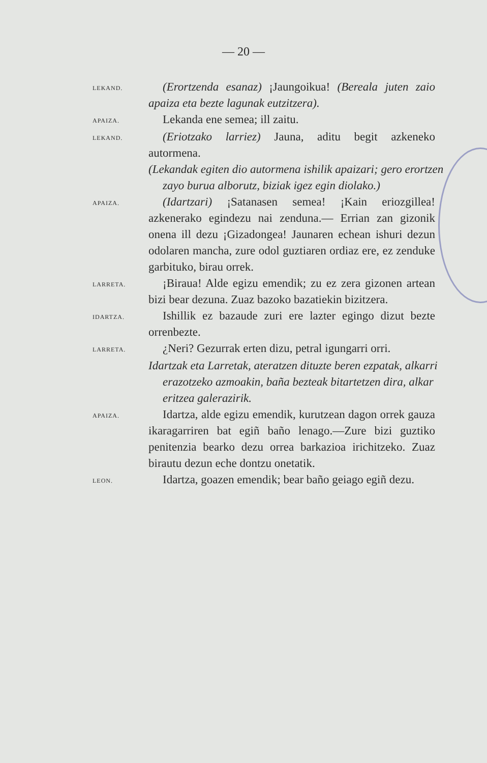— 20 —
LEKAND.
(Erortzenda esanaz) ¡Jaungoikua! (Berealа juten zaio apaiza eta bezte lagunak eutzitzera).
APAIZA.
Lekanda ene semea; ill zaitu.
LEKAND.
(Eriotzako larriez) Jauna, aditu begit azkeneko autormena.
(Lekandak egiten dio autormena ishilik apaizari; gero erortzen zayo burua alborutz, biziak igez egin diolako.)
APAIZA.
(Idartzari) ¡Satanasen semea! ¡Kain eriozgillea! azkenerako egindezu nai zenduna.— Errian zan gizonik onena ill dezu ¡Gizadongea! Jaunaren echean ishuri dezun odolaren mancha, zure odol guztiaren ordiaz ere, ez zenduke garbituko, birau orrek.
LARRETA.
¡Biraua! Alde egizu emendik; zu ez zera gizonen artean bizi bear dezuna. Zuaz bazoko bazatiekin bizitzera.
IDARTZA.
Ishillik ez bazaude zuri ere lazter egingo dizut bezte orrenbezte.
LARRETA.
¿Neri? Gezurrak erten dizu, petral igungarri orri.
Idartzak eta Larretak, ateratzen dituzte beren ezpatak, alkarri erazotzeko azmoakin, baña bezteak bitartetzen dira, alkar eritzea galerazirik.
APAIZA.
Idartza, alde egizu emendik, kurutzean dagon orrek gauza ikaragarriren bat egiñ baño lenago.—Zure bizi guztiko penitenzia bearko dezu orrea barkazioa irichitzeko. Zuaz birautu dezun eche dontzu onetatik.
LEON.
Idartza, goazen emendik; bear baño geiago egiñ dezu.